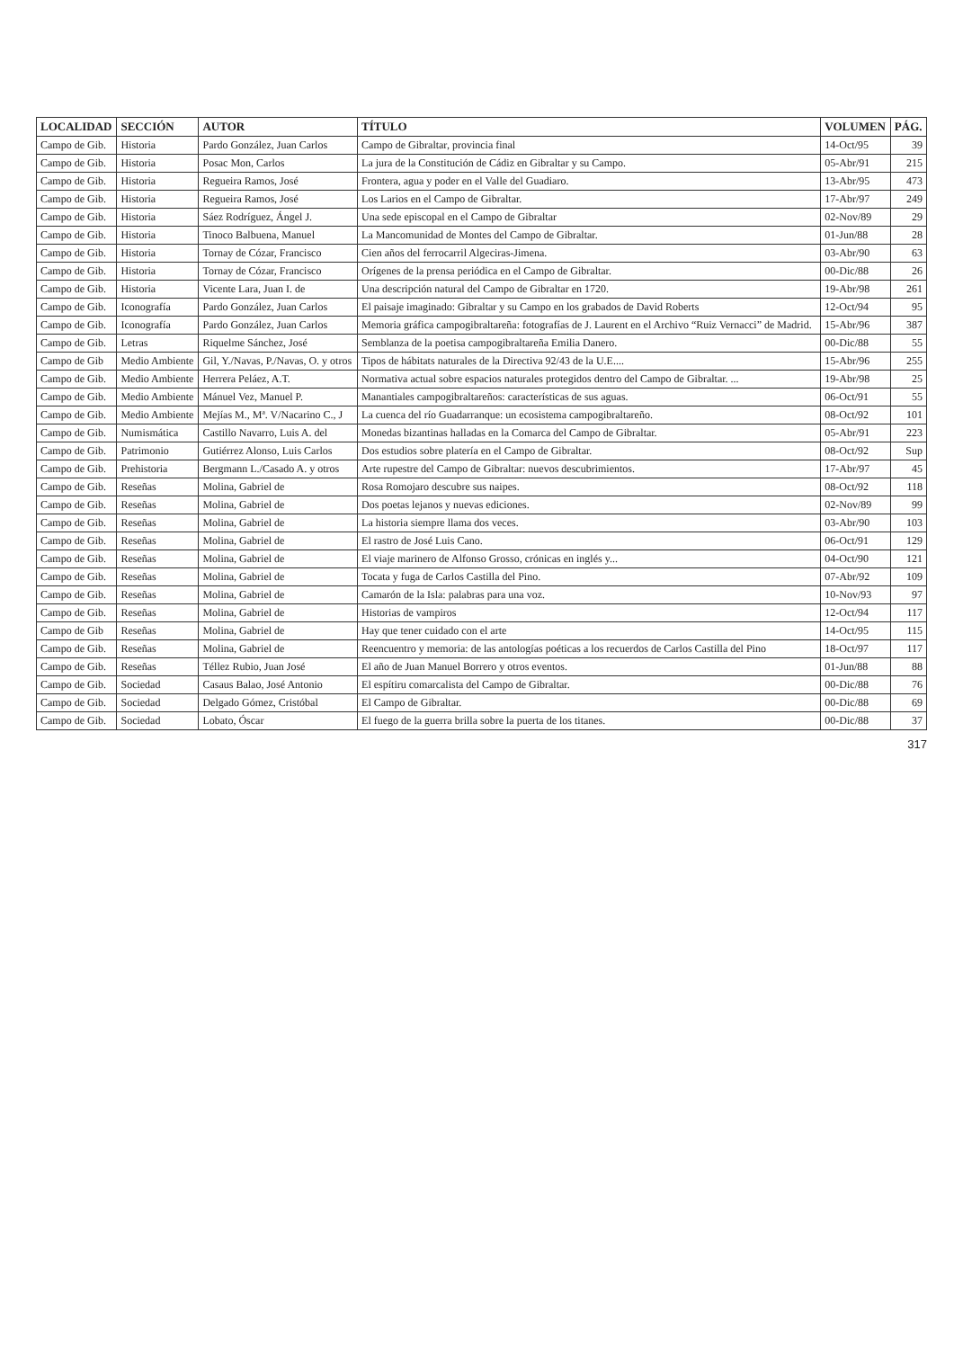| LOCALIDAD | SECCIÓN | AUTOR | TÍTULO | VOLUMEN | PÁG. |
| --- | --- | --- | --- | --- | --- |
| Campo de Gib. | Historia | Pardo González, Juan Carlos | Campo de Gibraltar, provincia final | 14-Oct/95 | 39 |
| Campo de Gib. | Historia | Posac Mon, Carlos | La jura de la Constitución de Cádiz en Gibraltar y su Campo. | 05-Abr/91 | 215 |
| Campo de Gib. | Historia | Regueira Ramos, José | Frontera, agua y poder en el Valle del Guadiaro. | 13-Abr/95 | 473 |
| Campo de Gib. | Historia | Regueira Ramos, José | Los Larios en el Campo de Gibraltar. | 17-Abr/97 | 249 |
| Campo de Gib. | Historia | Sáez Rodríguez, Ángel J. | Una sede episcopal en el Campo de Gibraltar | 02-Nov/89 | 29 |
| Campo de Gib. | Historia | Tinoco Balbuena, Manuel | La Mancomunidad de Montes del Campo de Gibraltar. | 01-Jun/88 | 28 |
| Campo de Gib. | Historia | Tornay de Cózar, Francisco | Cien años del ferrocarril Algeciras-Jimena. | 03-Abr/90 | 63 |
| Campo de Gib. | Historia | Tornay de Cózar, Francisco | Orígenes de la prensa periódica en el Campo de Gibraltar. | 00-Dic/88 | 26 |
| Campo de Gib. | Historia | Vicente Lara, Juan I. de | Una descripción natural del Campo de Gibraltar en 1720. | 19-Abr/98 | 261 |
| Campo de Gib. | Iconografía | Pardo González, Juan Carlos | El paisaje imaginado: Gibraltar y su Campo en los grabados de David Roberts | 12-Oct/94 | 95 |
| Campo de Gib. | Iconografía | Pardo González, Juan Carlos | Memoria gráfica campogibraltareña: fotografías de J. Laurent en el Archivo “Ruiz Vernacci” de Madrid. | 15-Abr/96 | 387 |
| Campo de Gib. | Letras | Riquelme Sánchez, José | Semblanza de la poetisa campogibraltareña Emilia Danero. | 00-Dic/88 | 55 |
| Campo de Gib | Medio Ambiente | Gil, Y./Navas, P./Navas, O. y otros | Tipos de hábitats naturales de la Directiva 92/43 de la U.E.... | 15-Abr/96 | 255 |
| Campo de Gib. | Medio Ambiente | Herrera Peláez, A.T. | Normativa actual sobre espacios naturales protegidos dentro del Campo de Gibraltar. ... | 19-Abr/98 | 25 |
| Campo de Gib. | Medio Ambiente | Mánuel Vez, Manuel P. | Manantiales campogibraltareños: características de sus aguas. | 06-Oct/91 | 55 |
| Campo de Gib. | Medio Ambiente | Mejías M., Mª. V/Nacarino C., J | La cuenca del río Guadarranque: un ecosistema campogibraltareño. | 08-Oct/92 | 101 |
| Campo de Gib. | Numismática | Castillo Navarro, Luis A. del | Monedas bizantinas halladas en la Comarca del Campo de Gibraltar. | 05-Abr/91 | 223 |
| Campo de Gib. | Patrimonio | Gutiérrez Alonso, Luis Carlos | Dos estudios sobre platería en el Campo de Gibraltar. | 08-Oct/92 | Sup |
| Campo de Gib. | Prehistoria | Bergmann L./Casado A. y otros | Arte rupestre del Campo de Gibraltar: nuevos descubrimientos. | 17-Abr/97 | 45 |
| Campo de Gib. | Reseñas | Molina, Gabriel de | Rosa Romojaro descubre sus naipes. | 08-Oct/92 | 118 |
| Campo de Gib. | Reseñas | Molina, Gabriel de | Dos poetas lejanos y nuevas ediciones. | 02-Nov/89 | 99 |
| Campo de Gib. | Reseñas | Molina, Gabriel de | La historia siempre llama dos veces. | 03-Abr/90 | 103 |
| Campo de Gib. | Reseñas | Molina, Gabriel de | El rastro de José Luis Cano. | 06-Oct/91 | 129 |
| Campo de Gib. | Reseñas | Molina, Gabriel de | El viaje marinero de Alfonso Grosso, crónicas en inglés y... | 04-Oct/90 | 121 |
| Campo de Gib. | Reseñas | Molina, Gabriel de | Tocata y fuga de Carlos Castilla del Pino. | 07-Abr/92 | 109 |
| Campo de Gib. | Reseñas | Molina, Gabriel de | Camarón de la Isla: palabras para una voz. | 10-Nov/93 | 97 |
| Campo de Gib. | Reseñas | Molina, Gabriel de | Historias de vampiros | 12-Oct/94 | 117 |
| Campo de Gib | Reseñas | Molina, Gabriel de | Hay que tener cuidado con el arte | 14-Oct/95 | 115 |
| Campo de Gib. | Reseñas | Molina, Gabriel de | Reencuentro y memoria: de las antologías poéticas a los recuerdos de Carlos Castilla del Pino | 18-Oct/97 | 117 |
| Campo de Gib. | Reseñas | Téllez Rubio, Juan José | El año de Juan Manuel Borrero y otros eventos. | 01-Jun/88 | 88 |
| Campo de Gib. | Sociedad | Casaus Balao, José Antonio | El espítiru comarcalista del Campo de Gibraltar. | 00-Dic/88 | 76 |
| Campo de Gib. | Sociedad | Delgado Gómez, Cristóbal | El Campo de Gibraltar. | 00-Dic/88 | 69 |
| Campo de Gib. | Sociedad | Lobato, Óscar | El fuego de la guerra brilla sobre la puerta de los titanes. | 00-Dic/88 | 37 |
317